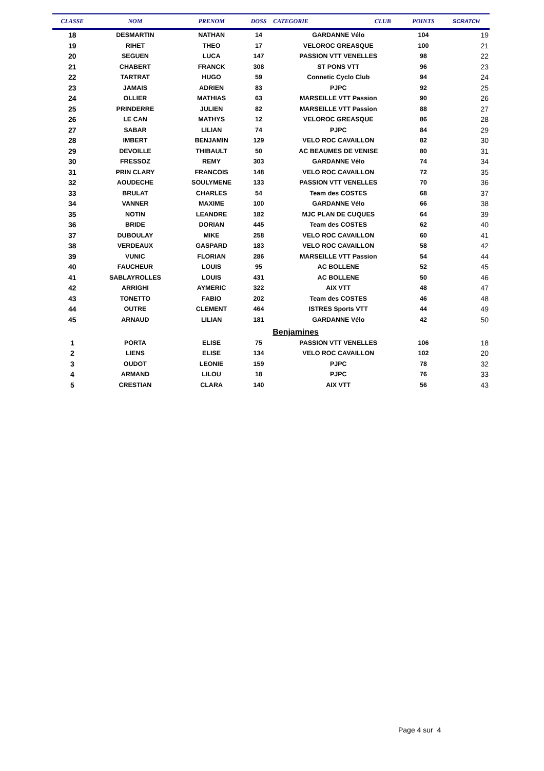| CLASSE | NOM | PRENOM | DOSS | CATEGORIE | CLUB | POINTS | SCRATCH |
| --- | --- | --- | --- | --- | --- | --- | --- |
| 18 | DESMARTIN | NATHAN | 14 | GARDANNE Vélo | | 104 | 19 |
| 19 | RIHET | THEO | 17 | VELOROC GREASQUE | | 100 | 21 |
| 20 | SEGUEN | LUCA | 147 | PASSION VTT VENELLES | | 98 | 22 |
| 21 | CHABERT | FRANCK | 308 | ST PONS VTT | | 96 | 23 |
| 22 | TARTRAT | HUGO | 59 | Connetic Cyclo Club | | 94 | 24 |
| 23 | JAMAIS | ADRIEN | 83 | PJPC | | 92 | 25 |
| 24 | OLLIER | MATHIAS | 63 | MARSEILLE VTT Passion | | 90 | 26 |
| 25 | PRINDERRE | JULIEN | 82 | MARSEILLE VTT Passion | | 88 | 27 |
| 26 | LE CAN | MATHYS | 12 | VELOROC GREASQUE | | 86 | 28 |
| 27 | SABAR | LILIAN | 74 | PJPC | | 84 | 29 |
| 28 | IMBERT | BENJAMIN | 129 | VELO ROC CAVAILLON | | 82 | 30 |
| 29 | DEVOILLE | THIBAULT | 50 | AC BEAUMES DE VENISE | | 80 | 31 |
| 30 | FRESSOZ | REMY | 303 | GARDANNE Vélo | | 74 | 34 |
| 31 | PRIN CLARY | FRANCOIS | 148 | VELO ROC CAVAILLON | | 72 | 35 |
| 32 | AOUDECHE | SOULYMENE | 133 | PASSION VTT VENELLES | | 70 | 36 |
| 33 | BRULAT | CHARLES | 54 | Team des COSTES | | 68 | 37 |
| 34 | VANNER | MAXIME | 100 | GARDANNE Vélo | | 66 | 38 |
| 35 | NOTIN | LEANDRE | 182 | MJC PLAN DE CUQUES | | 64 | 39 |
| 36 | BRIDE | DORIAN | 445 | Team des COSTES | | 62 | 40 |
| 37 | DUBOULAY | MIKE | 258 | VELO ROC CAVAILLON | | 60 | 41 |
| 38 | VERDEAUX | GASPARD | 183 | VELO ROC CAVAILLON | | 58 | 42 |
| 39 | VUNIC | FLORIAN | 286 | MARSEILLE VTT Passion | | 54 | 44 |
| 40 | FAUCHEUR | LOUIS | 95 | AC BOLLENE | | 52 | 45 |
| 41 | SABLAYROLLES | LOUIS | 431 | AC BOLLENE | | 50 | 46 |
| 42 | ARRIGHI | AYMERIC | 322 | AIX VTT | | 48 | 47 |
| 43 | TONETTO | FABIO | 202 | Team des COSTES | | 46 | 48 |
| 44 | OUTRE | CLEMENT | 464 | ISTRES Sports VTT | | 44 | 49 |
| 45 | ARNAUD | LILIAN | 181 | GARDANNE Vélo | | 42 | 50 |
| | | | | Benjamines | | | |
| 1 | PORTA | ELISE | 75 | PASSION VTT VENELLES | | 106 | 18 |
| 2 | LIENS | ELISE | 134 | VELO ROC CAVAILLON | | 102 | 20 |
| 3 | OUDOT | LEONIE | 159 | PJPC | | 78 | 32 |
| 4 | ARMAND | LILOU | 18 | PJPC | | 76 | 33 |
| 5 | CRESTIAN | CLARA | 140 | AIX VTT | | 56 | 43 |
Page 4 sur 4